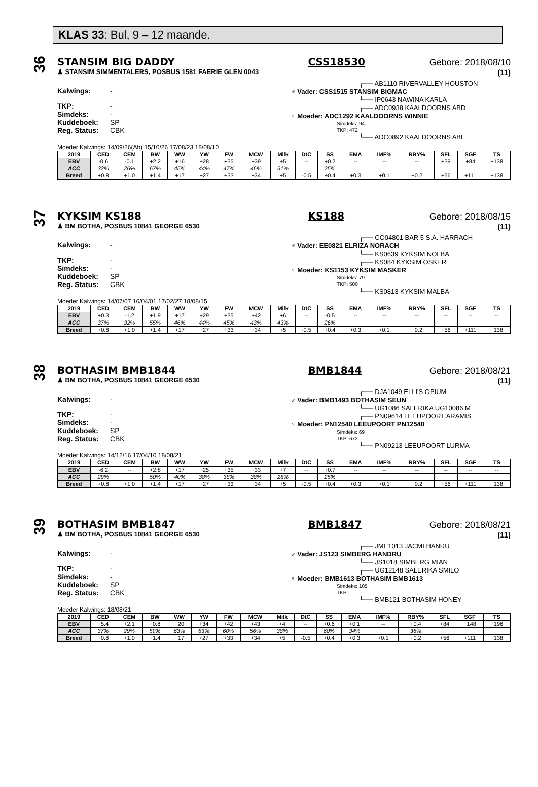KLAS 33: Bul, 9 – 12 maande.
36
STANSIM BIG DADDY CSS18530 Gebore: 2018/08/10
♟ STANSIM SIMMENTALERS, POSBUS 1581 FAERIE GLEN 0043 (11)
Kalwings: -
TKP: -
Simdeks: -
Kuddeboek: SP
Reg. Status: CBK
┌── AB1110 RIVERVALLEY HOUSTON
♂ Vader: CSS1515 STANSIM BIGMAC
└── IP0643 NAWINA KARLA
┌── ADC0938 KAALDOORNS ABD
♀ Moeder: ADC1292 KAALDOORNS WINNIE
Simdeks: 94
TKP: 472
└── ADC0892 KAALDOORNS ABE
Moeder Kalwings: 14/09/26(Ab) 15/10/26 17/08/23 18/08/10
| 2019 | CED | CEM | BW | WW | YW | FW | MCW | Milk | DtC | SS | EMA | IMF% | RBY% | SFL | SGF | TS |
| --- | --- | --- | --- | --- | --- | --- | --- | --- | --- | --- | --- | --- | --- | --- | --- | --- |
| EBV | -0.6 | -0.1 | +2.2 | +16 | +28 | +35 | +39 | +5 | -- | +0.2 | -- | -- | -- | +39 | +84 | +138 |
| ACC | 32% | 26% | 67% | 45% | 44% | 47% | 46% | 31% | | 25% | | | | | | |
| Breed | +0.8 | +1.0 | +1.4 | +17 | +27 | +33 | +34 | +5 | -0.5 | +0.4 | +0.3 | +0.1 | +0.2 | +56 | +111 | +138 |
37
KYKSIM KS188 KS188 Gebore: 2018/08/15
♟ BM BOTHA, POSBUS 10841 GEORGE 6530 (11)
Kalwings: -
TKP: -
Simdeks: -
Kuddeboek: SP
Reg. Status: CBK
┌── CO04801 BAR 5 S.A. HARRACH
♂ Vader: EE0821 ELRIZA NORACH
└── KS0639 KYKSIM NOLBA
┌── KS084 KYKSIM OSKER
♀ Moeder: KS1153 KYKSIM MASKER
Simdeks: 79
TKP: 500
└── KS0813 KYKSIM MALBA
Moeder Kalwings: 14/07/07 16/04/01 17/02/27 18/08/15
| 2019 | CED | CEM | BW | WW | YW | FW | MCW | Milk | DtC | SS | EMA | IMF% | RBY% | SFL | SGF | TS |
| --- | --- | --- | --- | --- | --- | --- | --- | --- | --- | --- | --- | --- | --- | --- | --- | --- |
| EBV | +0.3 | -1.2 | +1.9 | +17 | +29 | +35 | +42 | +6 | -- | -0.5 | -- | -- | -- | -- | -- | -- |
| ACC | 37% | 32% | 55% | 46% | 44% | 45% | 43% | 43% | | 26% | | | | | | |
| Breed | +0.8 | +1.0 | +1.4 | +17 | +27 | +33 | +34 | +5 | -0.5 | +0.4 | +0.3 | +0.1 | +0.2 | +56 | +111 | +138 |
38
BOTHASIM BMB1844 BMB1844 Gebore: 2018/08/21
♟ BM BOTHA, POSBUS 10841 GEORGE 6530 (11)
Kalwings: -
TKP: -
Simdeks: -
Kuddeboek: SP
Reg. Status: CBK
┌── DJA1049 ELLI'S OPIUM
♂ Vader: BMB1493 BOTHASIM SEUN
└── UG1086 SALERIKA UG10086 M
┌── PN09614 LEEUPOORT ARAMIS
♀ Moeder: PN12540 LEEUPOORT PN12540
Simdeks: 69
TKP: 672
└── PN09213 LEEUPOORT LURMA
Moeder Kalwings: 14/12/16 17/04/10 18/08/21
| 2019 | CED | CEM | BW | WW | YW | FW | MCW | Milk | DtC | SS | EMA | IMF% | RBY% | SFL | SGF | TS |
| --- | --- | --- | --- | --- | --- | --- | --- | --- | --- | --- | --- | --- | --- | --- | --- | --- |
| EBV | -6.2 | -- | +2.8 | +17 | +25 | +35 | +33 | +7 | -- | +0.7 | -- | -- | -- | -- | -- | -- |
| ACC | 29% | | 50% | 40% | 38% | 38% | 38% | 28% | | 25% | | | | | | |
| Breed | +0.8 | +1.0 | +1.4 | +17 | +27 | +33 | +34 | +5 | -0.5 | +0.4 | +0.3 | +0.1 | +0.2 | +56 | +111 | +138 |
39
BOTHASIM BMB1847 BMB1847 Gebore: 2018/08/21
♟ BM BOTHA, POSBUS 10841 GEORGE 6530 (11)
Kalwings: -
TKP: -
Simdeks: -
Kuddeboek: SP
Reg. Status: CBK
┌── JME1013 JACMI HANRU
♂ Vader: JS123 SIMBERG HANDRU
└── JS1018 SIMBERG MIAN
┌── UG12148 SALERIKA SMILO
♀ Moeder: BMB1613 BOTHASIM BMB1613
Simdeks: 105
TKP:
└── BMB121 BOTHASIM HONEY
Moeder Kalwings: 18/08/21
| 2019 | CED | CEM | BW | WW | YW | FW | MCW | Milk | DtC | SS | EMA | IMF% | RBY% | SFL | SGF | TS |
| --- | --- | --- | --- | --- | --- | --- | --- | --- | --- | --- | --- | --- | --- | --- | --- | --- |
| EBV | +5.4 | +2.1 | +0.8 | +20 | +34 | +42 | +43 | +4 | -- | +0.6 | +0.1 | -- | +0.4 | +84 | +148 | +196 |
| ACC | 37% | 29% | 59% | 63% | 63% | 60% | 56% | 38% | | 60% | 34% | | 36% | | | |
| Breed | +0.8 | +1.0 | +1.4 | +17 | +27 | +33 | +34 | +5 | -0.5 | +0.4 | +0.3 | +0.1 | +0.2 | +56 | +111 | +138 |